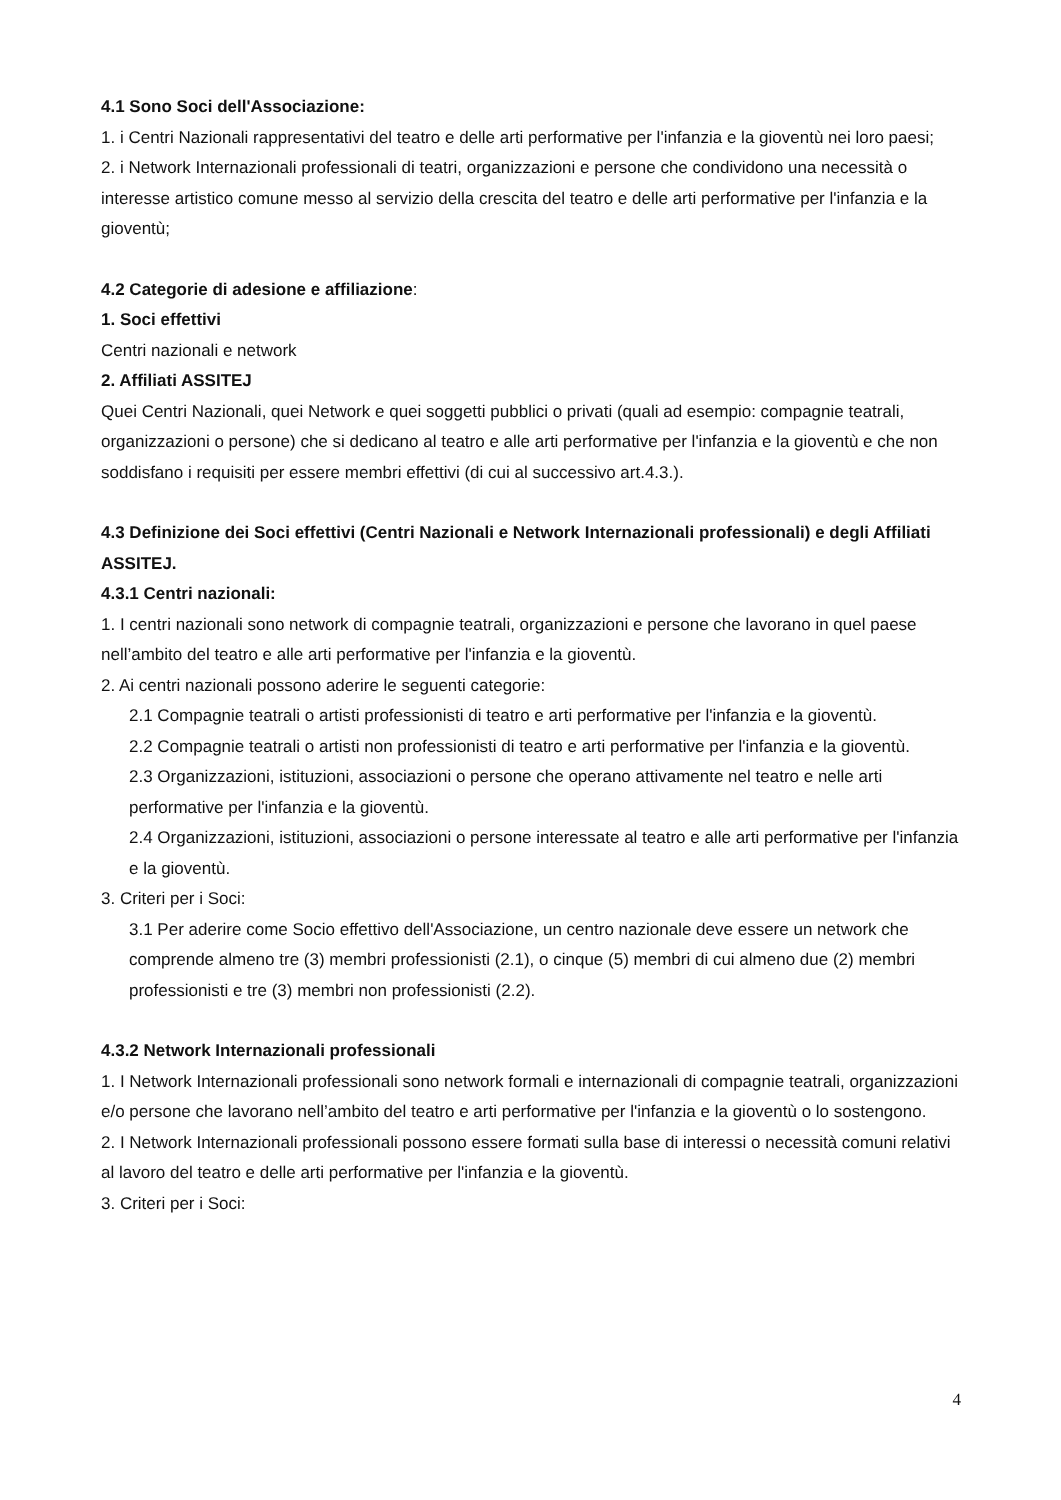4.1 Sono Soci dell'Associazione:
1. i Centri Nazionali rappresentativi del teatro e delle arti performative per l'infanzia e la gioventù nei loro paesi;
2. i Network Internazionali professionali di teatri, organizzazioni e persone che condividono una necessità o interesse artistico comune messo al servizio della crescita del teatro e delle arti performative per l'infanzia e la gioventù;
4.2 Categorie di adesione e affiliazione:
1. Soci effettivi
Centri nazionali e network
2. Affiliati ASSITEJ
Quei Centri Nazionali, quei Network e quei soggetti pubblici o privati (quali ad esempio: compagnie teatrali, organizzazioni o persone) che si dedicano al teatro e alle arti performative per l'infanzia e la gioventù e che non soddisfano i requisiti per essere membri effettivi (di cui al successivo art.4.3.).
4.3 Definizione dei Soci effettivi (Centri Nazionali e Network Internazionali professionali) e degli Affiliati ASSITEJ.
4.3.1 Centri nazionali:
1. I centri nazionali sono network di compagnie teatrali, organizzazioni e persone che lavorano in quel paese nell’ambito del teatro e alle arti performative per l'infanzia e la gioventù.
2. Ai centri nazionali possono aderire le seguenti categorie:
2.1 Compagnie teatrali o artisti professionisti di teatro e arti performative per l'infanzia e la gioventù.
2.2 Compagnie teatrali o artisti non professionisti di teatro e arti performative per l'infanzia e la gioventù.
2.3 Organizzazioni, istituzioni, associazioni o persone che operano attivamente nel teatro e nelle arti performative per l'infanzia e la gioventù.
2.4 Organizzazioni, istituzioni, associazioni o persone interessate al teatro e alle arti performative per l'infanzia e la gioventù.
3. Criteri per i Soci:
3.1 Per aderire come Socio effettivo dell'Associazione, un centro nazionale deve essere un network che comprende almeno tre (3) membri professionisti (2.1), o cinque (5) membri di cui almeno due (2) membri professionisti e tre (3) membri non professionisti (2.2).
4.3.2 Network Internazionali professionali
1. I Network Internazionali professionali sono network formali e internazionali di compagnie teatrali, organizzazioni e/o persone che lavorano nell’ambito del teatro e arti performative per l'infanzia e la gioventù o lo sostengono.
2. I Network Internazionali professionali possono essere formati sulla base di interessi o necessità comuni relativi al lavoro del teatro e delle arti performative per l'infanzia e la gioventù.
3. Criteri per i Soci:
4